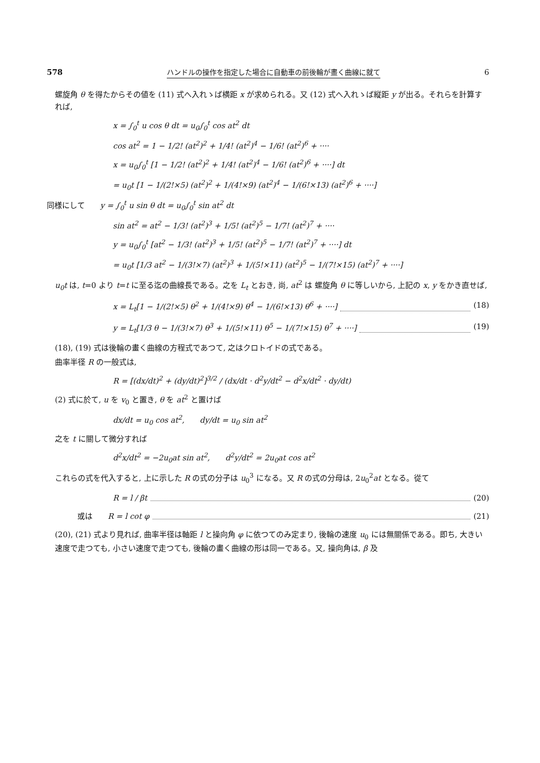578 ハンドルの操作を指定した場合に自動車の前後輪が畫く曲線に就て 6
螺旋角 θ を得たからその値を (11) 式へ入れゝば横距 x が求められる。又 (12) 式へ入れゝば縦距 y が出る。それらを計算すれば,
x = ∫<sub>0</sub><sup>t</sup> u cos θ dt = u<sub>0</sub>∫<sub>0</sub><sup>t</sup> cos at<sup>2</sup> dt
cos at<sup>2</sup> = 1 − 1/2! (at<sup>2</sup>)<sup>2</sup> + 1/4! (at<sup>2</sup>)<sup>4</sup> − 1/6! (at<sup>2</sup>)<sup>6</sup> + ····
x = u<sub>0</sub>∫<sub>0</sub><sup>t</sup> [1 − 1/2! (at<sup>2</sup>)<sup>2</sup> + 1/4! (at<sup>2</sup>)<sup>4</sup> − 1/6! (at<sup>2</sup>)<sup>6</sup> + ····] dt
= u<sub>0</sub>t [1 − 1/(2!×5) (at<sup>2</sup>)<sup>2</sup> + 1/(4!×9) (at<sup>2</sup>)<sup>4</sup> − 1/(6!×13) (at<sup>2</sup>)<sup>6</sup> + ····]
同様にして　　y = ∫<sub>0</sub><sup>t</sup> u sin θ dt = u<sub>0</sub>∫<sub>0</sub><sup>t</sup> sin at<sup>2</sup> dt
sin at<sup>2</sup> = at<sup>2</sup> − 1/3! (at<sup>2</sup>)<sup>3</sup> + 1/5! (at<sup>2</sup>)<sup>5</sup> − 1/7! (at<sup>2</sup>)<sup>7</sup> + ····
y = u<sub>0</sub>∫<sub>0</sub><sup>t</sup> [at<sup>2</sup> − 1/3! (at<sup>2</sup>)<sup>3</sup> + 1/5! (at<sup>2</sup>)<sup>5</sup> − 1/7! (at<sup>2</sup>)<sup>7</sup> + ····] dt
= u<sub>0</sub>t [1/3 at<sup>2</sup> − 1/(3!×7) (at<sup>2</sup>)<sup>3</sup> + 1/(5!×11) (at<sup>2</sup>)<sup>5</sup> − 1/(7!×15) (at<sup>2</sup>)<sup>7</sup> + ····]
u<sub>0</sub>t は, t=0 より t=t に至る迄の曲線長である。之を L<sub>t</sub> とおき, 尚, at<sup>2</sup> は 螺旋角 θ に等しいから, 上記の x, y をかき直せば,
x = L<sub>t</sub>[1 − 1/(2!×5) θ<sup>2</sup> + 1/(4!×9) θ<sup>4</sup> − 1/(6!×13) θ<sup>6</sup> + ····] (18)
y = L<sub>t</sub>[1/3 θ − 1/(3!×7) θ<sup>3</sup> + 1/(5!×11) θ<sup>5</sup> − 1/(7!×15) θ<sup>7</sup> + ····] (19)
(18), (19) 式は後輪の畫く曲線の方程式であつて, 之はクロトイドの式である。
曲率半径 R の一般式は,
R = [(dx/dt)<sup>2</sup> + (dy/dt)<sup>2</sup>]<sup>3/2</sup> / (dx/dt · d<sup>2</sup>y/dt<sup>2</sup> − d<sup>2</sup>x/dt<sup>2</sup> · dy/dt)
(2) 式に於て, u を v<sub>0</sub> と置き, θ を at<sup>2</sup> と置けば
dx/dt = u<sub>0</sub> cos at<sup>2</sup>,　　dy/dt = u<sub>0</sub> sin at<sup>2</sup>
之を t に關して微分すれば
d<sup>2</sup>x/dt<sup>2</sup> = −2u<sub>0</sub>at sin at<sup>2</sup>,　　d<sup>2</sup>y/dt<sup>2</sup> = 2u<sub>0</sub>at cos at<sup>2</sup>
これらの式を代入すると, 上に示した R の式の分子は u<sub>0</sub><sup>3</sup> になる。又 R の式の分母は, 2u<sub>0</sub><sup>2</sup>at となる。從て
R = l / βt (20)
或は　　R = l cot φ (21)
(20), (21) 式より見れば, 曲率半径は軸距 l と操向角 φ に依つてのみ定まり, 後輪の速度 u<sub>0</sub> には無關係である。即ち, 大きい速度で走つても, 小さい速度で走つても, 後輪の畫く曲線の形は同一である。又, 操向角は, β 及